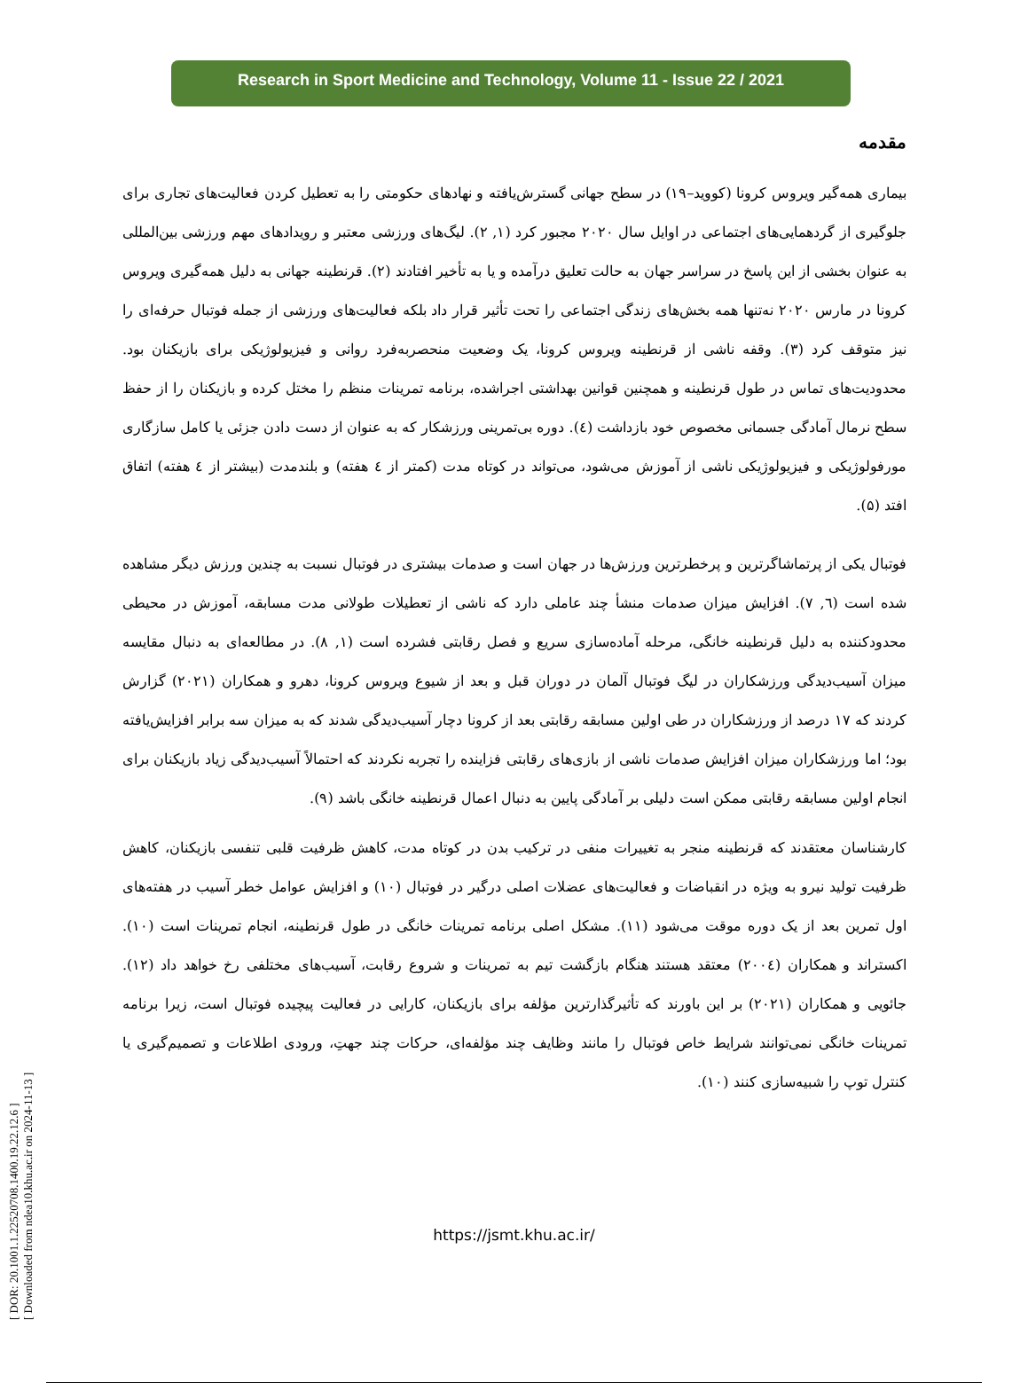[ DOR: 20.1001.1.22520708.1400.19.22.12.6 ]
[ Downloaded from ndea10.khu.ac.ir on 2024-11-13 ]
Research in Sport Medicine and Technology, Volume 11 - Issue 22 / 2021
مقدمه
بیماری همه‌گیر ویروس کرونا (کووید–۱۹) در سطح جهانی گسترش‌یافته و نهادهای حکومتی را به تعطیل کردن فعالیت‌های تجاری برای جلوگیری از گردهمایی‌های اجتماعی در اوایل سال ۲۰۲۰ مجبور کرد (۱, ۲). لیگ‌های ورزشی معتبر و رویدادهای مهم ورزشی بین‌المللی به عنوان بخشی از این پاسخ در سراسر جهان به حالت تعلیق درآمده و یا به تأخیر افتادند (۲). قرنطینه جهانی به دلیل همه‌گیری ویروس کرونا در مارس ۲۰۲۰ نه‌تنها همه بخش‌های زندگی اجتماعی را تحت تأثیر قرار داد بلکه فعالیت‌های ورزشی از جمله فوتبال حرفه‌ای را نیز متوقف کرد (۳). وقفه ناشی از قرنطینه ویروس کرونا، یک وضعیت منحصربه‌فرد روانی و فیزیولوژیکی برای بازیکنان بود. محدودیت‌های تماس در طول قرنطینه و همچنین قوانین بهداشتی اجراشده، برنامه تمرینات منظم را مختل کرده و بازیکنان را از حفظ سطح نرمال آمادگی جسمانی مخصوص خود بازداشت (٤). دوره بی‌تمرینی ورزشکار که به عنوان از دست دادن جزئی یا کامل سازگاری مورفولوژیکی و فیزیولوژیکی ناشی از آموزش می‌شود، می‌تواند در کوتاه مدت (کمتر از ٤ هفته) و بلندمدت (بیشتر از ٤ هفته) اتفاق افتد (۵).
فوتبال یکی از پرتماشاگرترین و پرخطرترین ورزش‌ها در جهان است و صدمات بیشتری در فوتبال نسبت به چندین ورزش دیگر مشاهده شده است (٦, ۷). افزایش میزان صدمات منشأ چند عاملی دارد که ناشی از تعطیلات طولانی مدت مسابقه، آموزش در محیطی محدودکننده به دلیل قرنطینه خانگی، مرحله آماده‌سازی سریع و فصل رقابتی فشرده است (۱, ۸). در مطالعه‌ای به دنبال مقایسه میزان آسیب‌دیدگی ورزشکاران در لیگ فوتبال آلمان در دوران قبل و بعد از شیوع ویروس کرونا، دهرو و همکاران (۲۰۲۱) گزارش کردند که ۱۷ درصد از ورزشکاران در طی اولین مسابقه رقابتی بعد از کرونا دچار آسیب‌دیدگی شدند که به میزان سه برابر افزایش‌یافته بود؛ اما ورزشکاران میزان افزایش صدمات ناشی از بازی‌های رقابتی فزاینده را تجربه نکردند که احتمالاً آسیب‌دیدگی زیاد بازیکنان برای انجام اولین مسابقه رقابتی ممکن است دلیلی بر آمادگی پایین به دنبال اعمال قرنطینه خانگی باشد (۹).
کارشناسان معتقدند که قرنطینه منجر به تغییرات منفی در ترکیب بدن در کوتاه مدت، کاهش ظرفیت قلبی تنفسی بازیکنان، کاهش ظرفیت تولید نیرو به ویژه در انقباضات و فعالیت‌های عضلات اصلی درگیر در فوتبال (۱۰) و افزایش عوامل خطر آسیب در هفته‌های اول تمرین بعد از یک دوره موقت می‌شود (۱۱). مشکل اصلی برنامه تمرینات خانگی در طول قرنطینه، انجام تمرینات است (۱۰). اکستراند و همکاران (۲۰۰٤) معتقد هستند هنگام بازگشت تیم به تمرینات و شروع رقابت، آسیب‌های مختلفی رخ خواهد داد (۱۲). جائویی و همکاران (۲۰۲۱) بر این باورند که تأثیرگذارترین مؤلفه برای بازیکنان، کارایی در فعالیت پیچیده فوتبال است، زیرا برنامه تمرینات خانگی نمی‌توانند شرایط خاص فوتبال را مانند وظایف چند مؤلفه‌ای، حرکات چند جهتِ، ورودی اطلاعات و تصمیم‌گیری یا کنترل توپ را شبیه‌سازی کنند (۱۰).
https://jsmt.khu.ac.ir/